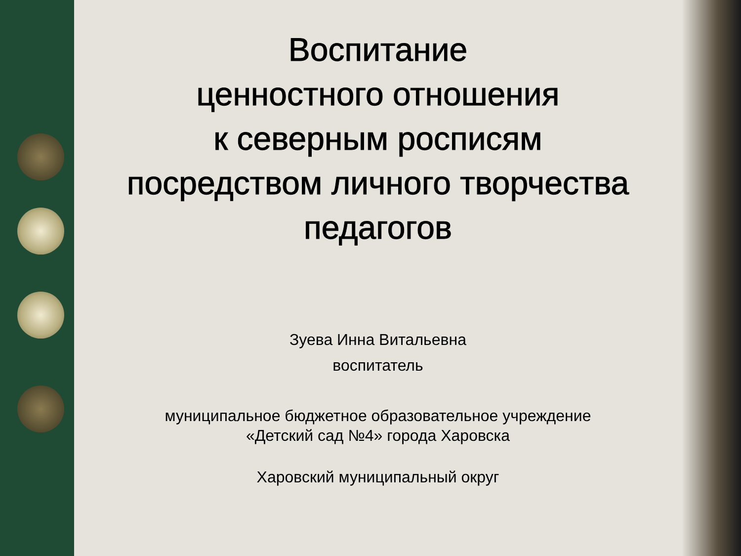Воспитание
ценностного отношения
к северным росписям
посредством личного творчества
педагогов
Зуева Инна Витальевна
воспитатель
муниципальное бюджетное образовательное учреждение
«Детский сад №4» города Харовска
Харовский муниципальный округ